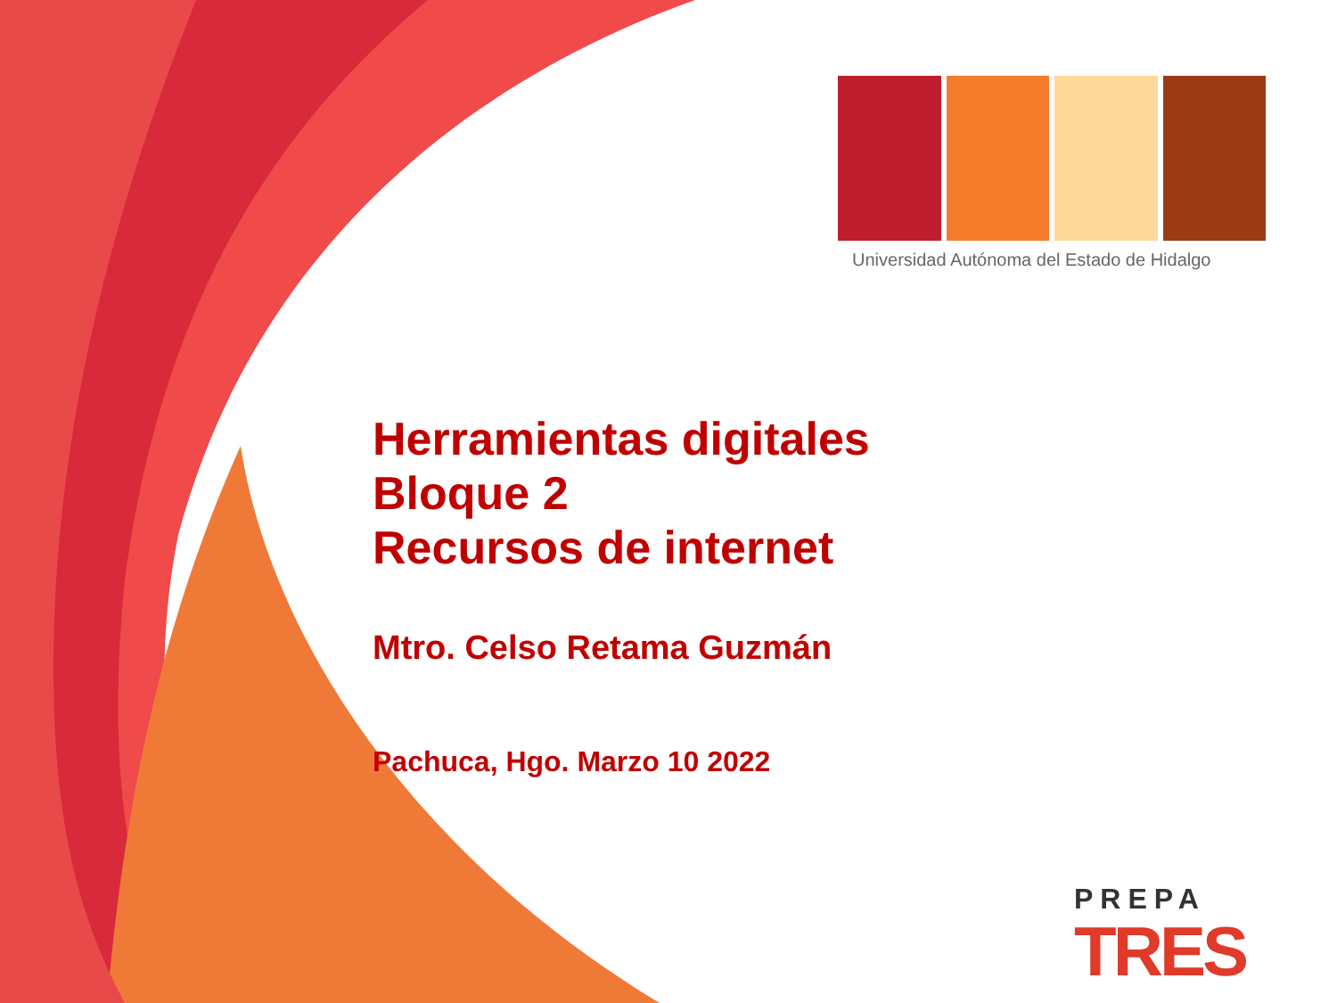Universidad Autónoma del Estado de Hidalgo
Herramientas digitales
Bloque 2
Recursos de internet
Mtro. Celso Retama Guzmán
Pachuca, Hgo. Marzo 10 2022
PREPA
TRES